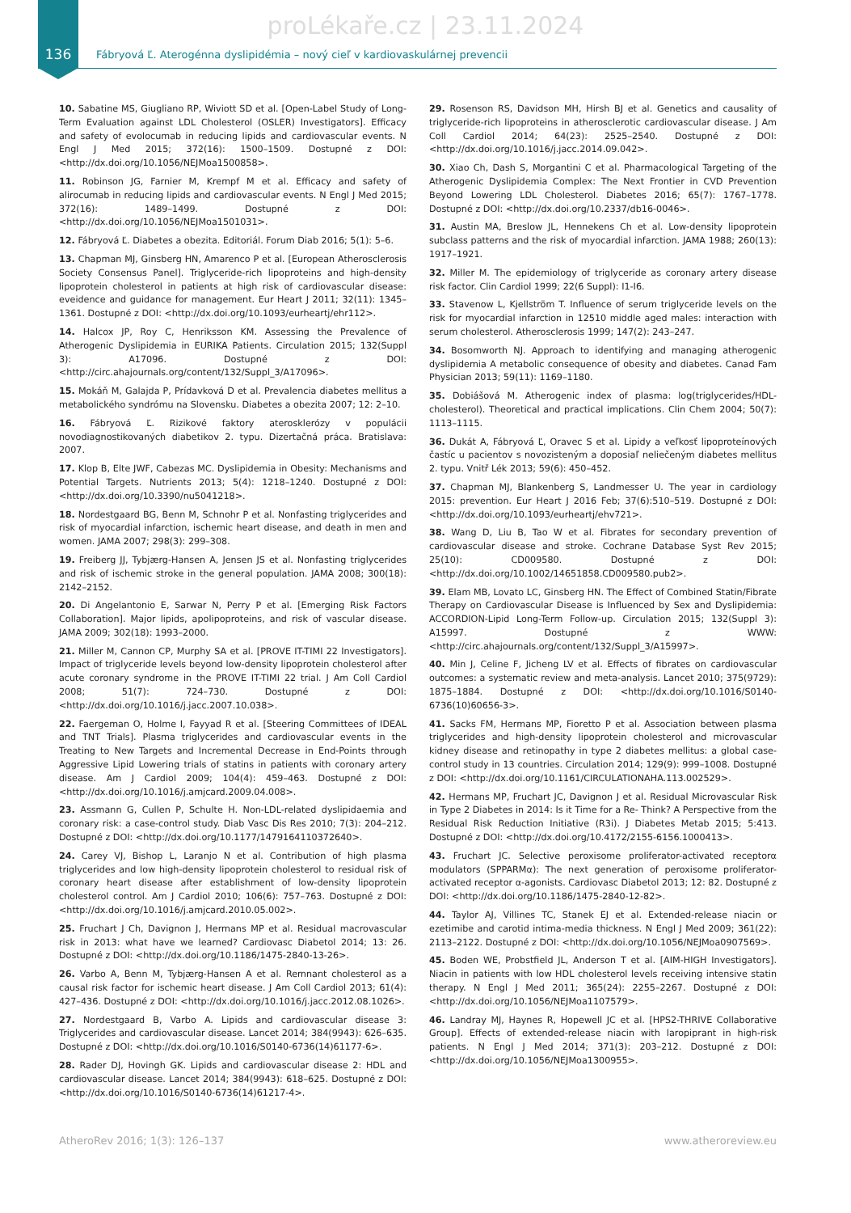proLékaře.cz | 23.11.2024
136 Fábryová Ľ. Aterogénna dyslipidémia – nový cieľ v kardiovaskulárnej prevencii
10. Sabatine MS, Giugliano RP, Wiviott SD et al. [Open-Label Study of Long-Term Evaluation against LDL Cholesterol (OSLER) Investigators]. Efficacy and safety of evolocumab in reducing lipids and cardiovascular events. N Engl J Med 2015; 372(16): 1500–1509. Dostupné z DOI: <http://dx.doi.org/10.1056/NEJMoa1500858>.
11. Robinson JG, Farnier M, Krempf M et al. Efficacy and safety of alirocumab in reducing lipids and cardiovascular events. N Engl J Med 2015; 372(16): 1489–1499. Dostupné z DOI: <http://dx.doi.org/10.1056/NEJMoa1501031>.
12. Fábryová Ľ. Diabetes a obezita. Editoriál. Forum Diab 2016; 5(1): 5–6.
13. Chapman MJ, Ginsberg HN, Amarenco P et al. [European Atherosclerosis Society Consensus Panel]. Triglyceride-rich lipoproteins and high-density lipoprotein cholesterol in patients at high risk of cardiovascular disease: eveidence and guidance for management. Eur Heart J 2011; 32(11): 1345–1361. Dostupné z DOI: <http://dx.doi.org/10.1093/eurheartj/ehr112>.
14. Halcox JP, Roy C, Henriksson KM. Assessing the Prevalence of Atherogenic Dyslipidemia in EURIKA Patients. Circulation 2015; 132(Suppl 3): A17096. Dostupné z DOI: <http://circ.ahajournals.org/content/132/Suppl_3/A17096>.
15. Mokáň M, Galajda P, Prídavková D et al. Prevalencia diabetes mellitus a metabolického syndrómu na Slovensku. Diabetes a obezita 2007; 12: 2–10.
16. Fábryová Ľ. Rizikové faktory aterosklerózy v populácii novodiagnostikovaných diabetikov 2. typu. Dizertačná práca. Bratislava: 2007.
17. Klop B, Elte JWF, Cabezas MC. Dyslipidemia in Obesity: Mechanisms and Potential Targets. Nutrients 2013; 5(4): 1218–1240. Dostupné z DOI: <http://dx.doi.org/10.3390/nu5041218>.
18. Nordestgaard BG, Benn M, Schnohr P et al. Nonfasting triglycerides and risk of myocardial infarction, ischemic heart disease, and death in men and women. JAMA 2007; 298(3): 299–308.
19. Freiberg JJ, Tybjærg-Hansen A, Jensen JS et al. Nonfasting triglycerides and risk of ischemic stroke in the general population. JAMA 2008; 300(18): 2142–2152.
20. Di Angelantonio E, Sarwar N, Perry P et al. [Emerging Risk Factors Collaboration]. Major lipids, apolipoproteins, and risk of vascular disease. JAMA 2009; 302(18): 1993–2000.
21. Miller M, Cannon CP, Murphy SA et al. [PROVE IT-TIMI 22 Investigators]. Impact of triglyceride levels beyond low-density lipoprotein cholesterol after acute coronary syndrome in the PROVE IT-TIMI 22 trial. J Am Coll Cardiol 2008; 51(7): 724–730. Dostupné z DOI: <http://dx.doi.org/10.1016/j.jacc.2007.10.038>.
22. Faergeman O, Holme I, Fayyad R et al. [Steering Committees of IDEAL and TNT Trials]. Plasma triglycerides and cardiovascular events in the Treating to New Targets and Incremental Decrease in End-Points through Aggressive Lipid Lowering trials of statins in patients with coronary artery disease. Am J Cardiol 2009; 104(4): 459–463. Dostupné z DOI: <http://dx.doi.org/10.1016/j.amjcard.2009.04.008>.
23. Assmann G, Cullen P, Schulte H. Non-LDL-related dyslipidaemia and coronary risk: a case-control study. Diab Vasc Dis Res 2010; 7(3): 204–212. Dostupné z DOI: <http://dx.doi.org/10.1177/1479164110372640>.
24. Carey VJ, Bishop L, Laranjo N et al. Contribution of high plasma triglycerides and low high-density lipoprotein cholesterol to residual risk of coronary heart disease after establishment of low-density lipoprotein cholesterol control. Am J Cardiol 2010; 106(6): 757–763. Dostupné z DOI: <http://dx.doi.org/10.1016/j.amjcard.2010.05.002>.
25. Fruchart J Ch, Davignon J, Hermans MP et al. Residual macrovascular risk in 2013: what have we learned? Cardiovasc Diabetol 2014; 13: 26. Dostupné z DOI: <http://dx.doi.org/10.1186/1475-2840-13-26>.
26. Varbo A, Benn M, Tybjærg-Hansen A et al. Remnant cholesterol as a causal risk factor for ischemic heart disease. J Am Coll Cardiol 2013; 61(4): 427–436. Dostupné z DOI: <http://dx.doi.org/10.1016/j.jacc.2012.08.1026>.
27. Nordestgaard B, Varbo A. Lipids and cardiovascular disease 3: Triglycerides and cardiovascular disease. Lancet 2014; 384(9943): 626–635. Dostupné z DOI: <http://dx.doi.org/10.1016/S0140-6736(14)61177-6>.
28. Rader DJ, Hovingh GK. Lipids and cardiovascular disease 2: HDL and cardiovascular disease. Lancet 2014; 384(9943): 618–625. Dostupné z DOI: <http://dx.doi.org/10.1016/S0140-6736(14)61217-4>.
29. Rosenson RS, Davidson MH, Hirsh BJ et al. Genetics and causality of triglyceride-rich lipoproteins in atherosclerotic cardiovascular disease. J Am Coll Cardiol 2014; 64(23): 2525–2540. Dostupné z DOI: <http://dx.doi.org/10.1016/j.jacc.2014.09.042>.
30. Xiao Ch, Dash S, Morgantini C et al. Pharmacological Targeting of the Atherogenic Dyslipidemia Complex: The Next Frontier in CVD Prevention Beyond Lowering LDL Cholesterol. Diabetes 2016; 65(7): 1767–1778. Dostupné z DOI: <http://dx.doi.org/10.2337/db16-0046>.
31. Austin MA, Breslow JL, Hennekens Ch et al. Low-density lipoprotein subclass patterns and the risk of myocardial infarction. JAMA 1988; 260(13): 1917–1921.
32. Miller M. The epidemiology of triglyceride as coronary artery disease risk factor. Clin Cardiol 1999; 22(6 Suppl): I1-I6.
33. Stavenow L, Kjellström T. Influence of serum triglyceride levels on the risk for myocardial infarction in 12510 middle aged males: interaction with serum cholesterol. Atherosclerosis 1999; 147(2): 243–247.
34. Bosomworth NJ. Approach to identifying and managing atherogenic dyslipidemia A metabolic consequence of obesity and diabetes. Canad Fam Physician 2013; 59(11): 1169–1180.
35. Dobiášová M. Atherogenic index of plasma: log(triglycerides/HDL-cholesterol). Theoretical and practical implications. Clin Chem 2004; 50(7): 1113–1115.
36. Dukát A, Fábryová Ľ, Oravec S et al. Lipidy a veľkosť lipoproteínových častíc u pacientov s novozisteným a doposiaľ neliečeným diabetes mellitus 2. typu. Vnitř Lék 2013; 59(6): 450–452.
37. Chapman MJ, Blankenberg S, Landmesser U. The year in cardiology 2015: prevention. Eur Heart J 2016 Feb; 37(6):510–519. Dostupné z DOI: <http://dx.doi.org/10.1093/eurheartj/ehv721>.
38. Wang D, Liu B, Tao W et al. Fibrates for secondary prevention of cardiovascular disease and stroke. Cochrane Database Syst Rev 2015; 25(10): CD009580. Dostupné z DOI: <http://dx.doi.org/10.1002/14651858.CD009580.pub2>.
39. Elam MB, Lovato LC, Ginsberg HN. The Effect of Combined Statin/Fibrate Therapy on Cardiovascular Disease is Influenced by Sex and Dyslipidemia: ACCORDION-Lipid Long-Term Follow-up. Circulation 2015; 132(Suppl 3): A15997. Dostupné z WWW: <http://circ.ahajournals.org/content/132/Suppl_3/A15997>.
40. Min J, Celine F, Jicheng LV et al. Effects of fibrates on cardiovascular outcomes: a systematic review and meta-analysis. Lancet 2010; 375(9729): 1875–1884. Dostupné z DOI: <http://dx.doi.org/10.1016/S0140-6736(10)60656-3>.
41. Sacks FM, Hermans MP, Fioretto P et al. Association between plasma triglycerides and high-density lipoprotein cholesterol and microvascular kidney disease and retinopathy in type 2 diabetes mellitus: a global case-control study in 13 countries. Circulation 2014; 129(9): 999–1008. Dostupné z DOI: <http://dx.doi.org/10.1161/CIRCULATIONAHA.113.002529>.
42. Hermans MP, Fruchart JC, Davignon J et al. Residual Microvascular Risk in Type 2 Diabetes in 2014: Is it Time for a Re- Think? A Perspective from the Residual Risk Reduction Initiative (R3i). J Diabetes Metab 2015; 5:413. Dostupné z DOI: <http://dx.doi.org/10.4172/2155-6156.1000413>.
43. Fruchart JC. Selective peroxisome proliferator-activated receptorα modulators (SPPARMα): The next generation of peroxisome proliferator-activated receptor α-agonists. Cardiovasc Diabetol 2013; 12: 82. Dostupné z DOI: <http://dx.doi.org/10.1186/1475-2840-12-82>.
44. Taylor AJ, Villines TC, Stanek EJ et al. Extended-release niacin or ezetimibe and carotid intima-media thickness. N Engl J Med 2009; 361(22): 2113–2122. Dostupné z DOI: <http://dx.doi.org/10.1056/NEJMoa0907569>.
45. Boden WE, Probstfield JL, Anderson T et al. [AIM-HIGH Investigators]. Niacin in patients with low HDL cholesterol levels receiving intensive statin therapy. N Engl J Med 2011; 365(24): 2255–2267. Dostupné z DOI: <http://dx.doi.org/10.1056/NEJMoa1107579>.
46. Landray MJ, Haynes R, Hopewell JC et al. [HPS2-THRIVE Collaborative Group]. Effects of extended-release niacin with laropiprant in high-risk patients. N Engl J Med 2014; 371(3): 203–212. Dostupné z DOI: <http://dx.doi.org/10.1056/NEJMoa1300955>.
AtheroRev 2016; 1(3): 126–137 www.atheroreview.eu